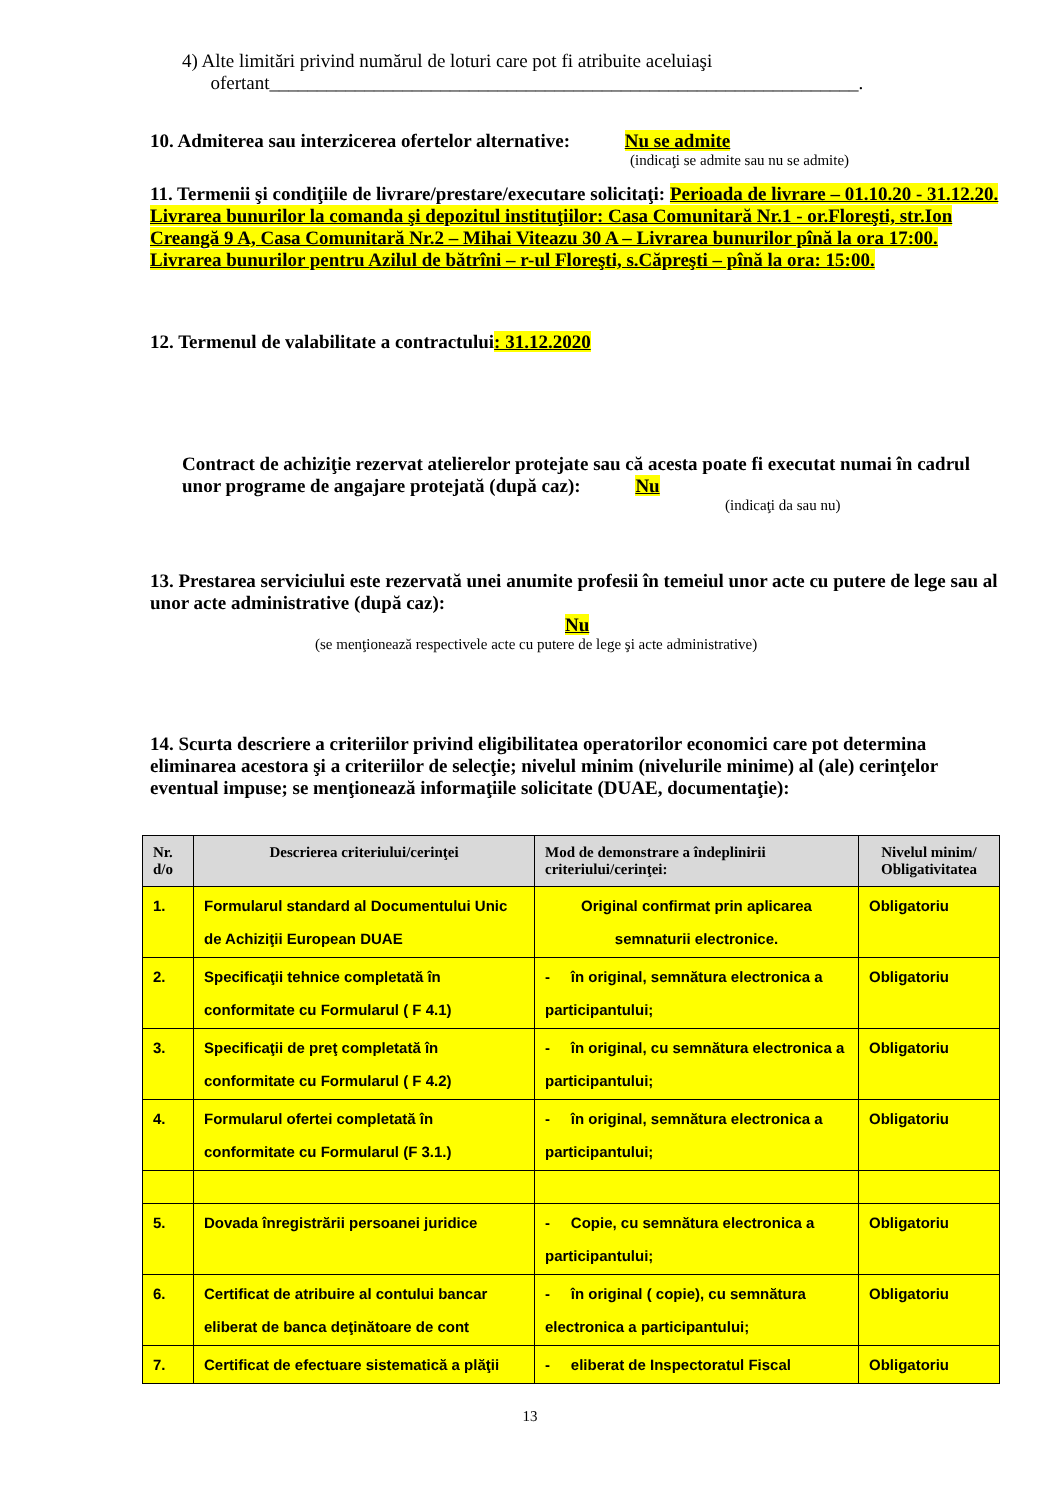4) Alte limitări privind numărul de loturi care pot fi atribuite aceluiaşi
ofertant______________________________________________________________.
10. Admiterea sau interzicerea ofertelor alternative: Nu se admite
(indicaţi se admite sau nu se admite)
11. Termenii şi condiţiile de livrare/prestare/executare solicitaţi: Perioada de livrare – 01.10.20 - 31.12.20. Livrarea bunurilor la comanda şi depozitul instituţiilor: Casa Comunitară Nr.1 - or.Floreşti, str.Ion Creangă 9 A, Casa Comunitară Nr.2 – Mihai Viteazu 30 A – Livrarea bunurilor pînă la ora 17:00.
Livrarea bunurilor pentru Azilul de bătrîni – r-ul Floreşti, s.Căpreşti – pînă la ora: 15:00.
12. Termenul de valabilitate a contractului: 31.12.2020
Contract de achiziţie rezervat atelierelor protejate sau că acesta poate fi executat numai în cadrul unor programe de angajare protejată (după caz): Nu
(indicaţi da sau nu)
13. Prestarea serviciului este rezervată unei anumite profesii în temeiul unor acte cu putere de lege sau al unor acte administrative (după caz):
Nu
(se menţionează respectivele acte cu putere de lege şi acte administrative)
14. Scurta descriere a criteriilor privind eligibilitatea operatorilor economici care pot determina eliminarea acestora şi a criteriilor de selecţie; nivelul minim (nivelurile minime) al (ale) cerinţelor eventual impuse; se menţionează informaţiile solicitate (DUAE, documentaţie):
| Nr. d/o | Descrierea criteriului/cerinţei | Mod de demonstrare a îndeplinirii criteriului/cerinţei: | Nivelul minim/ Obligativitatea |
| --- | --- | --- | --- |
| 1. | Formularul standard al Documentului Unic de Achiziţii European DUAE | Original confirmat prin aplicarea semnaturii electronice. | Obligatoriu |
| 2. | Specificaţii tehnice completată în conformitate cu Formularul ( F 4.1) | - în original, semnătura electronica a participantului; | Obligatoriu |
| 3. | Specificaţii de preţ completată în conformitate cu Formularul ( F 4.2) | - în original, cu semnătura electronica a participantului; | Obligatoriu |
| 4. | Formularul ofertei completată în conformitate cu Formularul (F 3.1.) | - în original, semnătura electronica a participantului; | Obligatoriu |
| 5. | Dovada înregistrării persoanei juridice | - Copie, cu semnătura electronica a participantului; | Obligatoriu |
| 6. | Certificat de atribuire al contului bancar eliberat de banca deţinătoare de cont | - în original ( copie), cu semnătura electronica a participantului; | Obligatoriu |
| 7. | Certificat de efectuare sistematică a plăţii | - eliberat de Inspectoratul Fiscal | Obligatoriu |
13